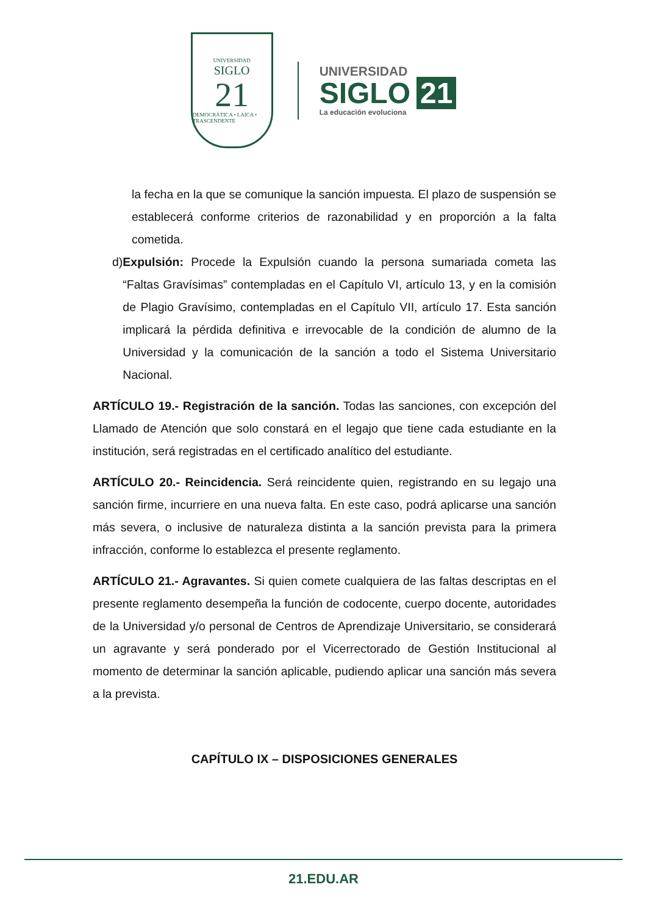UNIVERSIDAD
SIGLO
21
DEMOCRÁTICA • LAICA • TRASCENDENTE
UNIVERSIDAD
SIGLO 21
La educación evoluciona
la fecha en la que se comunique la sanción impuesta. El plazo de suspensión se establecerá conforme criterios de razonabilidad y en proporción a la falta cometida.
d) Expulsión: Procede la Expulsión cuando la persona sumariada cometa las “Faltas Gravísimas” contempladas en el Capítulo VI, artículo 13, y en la comisión de Plagio Gravísimo, contempladas en el Capítulo VII, artículo 17. Esta sanción implicará la pérdida definitiva e irrevocable de la condición de alumno de la Universidad y la comunicación de la sanción a todo el Sistema Universitario Nacional.
ARTÍCULO 19.- Registración de la sanción. Todas las sanciones, con excepción del Llamado de Atención que solo constará en el legajo que tiene cada estudiante en la institución, será registradas en el certificado analítico del estudiante.
ARTÍCULO 20.- Reincidencia. Será reincidente quien, registrando en su legajo una sanción firme, incurriere en una nueva falta. En este caso, podrá aplicarse una sanción más severa, o inclusive de naturaleza distinta a la sanción prevista para la primera infracción, conforme lo establezca el presente reglamento.
ARTÍCULO 21.- Agravantes. Si quien comete cualquiera de las faltas descriptas en el presente reglamento desempeña la función de codocente, cuerpo docente, autoridades de la Universidad y/o personal de Centros de Aprendizaje Universitario, se considerará un agravante y será ponderado por el Vicerrectorado de Gestión Institucional al momento de determinar la sanción aplicable, pudiendo aplicar una sanción más severa a la prevista.
CAPÍTULO IX – DISPOSICIONES GENERALES
21.EDU.AR